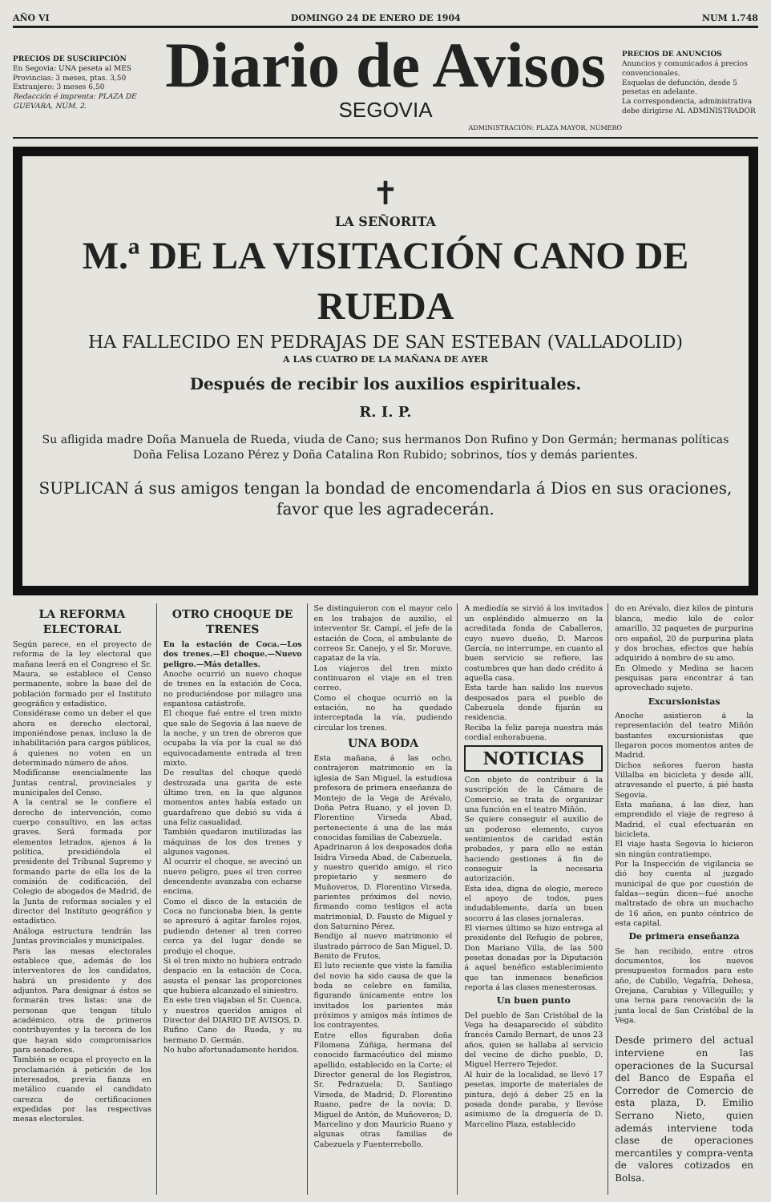AÑO VI DOMINGO 24 DE ENERO DE 1904 NUM 1.748
PRECIOS DE SUSCRIPCIÓN
En Segovia: UNA peseta al MES
Provincias: 3 meses, ptas. 3,50
Extranjero: 3 meses 6,50
Redacción é imprenta: PLAZA DE GUEVARA, NÚM. 2.
Diario de Avisos
SEGOVIA
ADMINISTRACIÓN: PLAZA MAYOR, NÚMERO
PRECIOS DE ANUNCIOS
Anuncios y comunicados á precios convencionales.
Esquelas de defunción, desde 5 pesetas en adelante.
La correspondencia, administrativa debe dirigirse AL ADMINISTRADOR
✝
LA SEÑORITA
M.ª DE LA VISITACIÓN CANO DE RUEDA
HA FALLECIDO EN PEDRAJAS DE SAN ESTEBAN (VALLADOLID)
A LAS CUATRO DE LA MAÑANA DE AYER
Después de recibir los auxilios espirituales.
R. I. P.
Su afligida madre Doña Manuela de Rueda, viuda de Cano; sus hermanos Don Rufino y Don Germán; hermanas políticas Doña Felisa Lozano Pérez y Doña Catalina Ron Rubido; sobrinos, tíos y demás parientes.
SUPLICAN á sus amigos tengan la bondad de encomendarla á Dios en sus oraciones, favor que les agradecerán.
LA REFORMA ELECTORAL
Según parece, en el proyecto de reforma de la ley electoral que mañana leerá en el Congreso el Sr. Maura, se establece el Censo permanente, sobre la base del de población formado por el Instituto geográfico y estadístico.
Considérase como un deber el que ahora es derecho electoral, imponiéndose penas, incluso la de inhabilitación para cargos públicos, á quienes no voten en un determinado número de años.
Modifícanse esencialmente las Juntas central, provinciales y municipales del Censo.
A la central se le confiere el derecho de intervención, como cuerpo consultivo, en las actas graves. Será formada por elementos letrados, ajenos á la política, presidiéndola el presidente del Tribunal Supremo y formando parte de ella los de la comisión de codificación, del Colegio de abogados de Madrid, de la Junta de reformas sociales y el director del Instituto geográfico y estadístico.
Análoga estructura tendrán las Juntas provinciales y municipales.
Para las mesas electorales establece que, además de los interventores de los candidatos, habrá un presidente y dos adjuntos. Para designar á éstos se formarán tres listas: una de personas que tengan título académico, otra de primeros contribuyentes y la tercera de los que hayan sido compromisarios para senadores.
También se ocupa el proyecto en la proclamación á petición de los interesados, previa fianza en metálico cuando el candidato carezca de certificaciones expedidas por las respectivas mesas electorales.
OTRO CHOQUE DE TRENES
En la estación de Coca.—Los dos trenes.—El choque.—Nuevo peligro.—Más detalles.
Anoche ocurrió un nuevo choque de trenes en la estación de Coca, no produciéndose por milagro una espantosa catástrofe.
El choque fué entre el tren mixto que sale de Segovia á las nueve de la noche, y un tren de obreros que ocupaba la vía por la cual se dió equivocadamente entrada al tren mixto.
De resultas del choque quedó destrozada una garita de este último tren, en la que algunos momentos antes había estado un guardafreno que debió su vida á una feliz casualidad.
También quedaron inutilizadas las máquinas de los dos trenes y algunos vagones.
Al ocurrir el choque, se avecinó un nuevo peligro, pues el tren correo descendente avanzaba con echarse encima.
Como el disco de la estación de Coca no funcionaba bien, la gente se apresuró á agitar faroles rojos, pudiendo detener al tren correo cerca ya del lugar donde se produjo el choque.
Si el tren mixto no hubiera entrado despacio en la estación de Coca, asusta el pensar las proporciones que hubiera alcanzado el siniestro.
En este tren viajaban el Sr. Cuenca, y nuestros queridos amigos el Director del DIARIO DE AVISOS, D. Rufino Cano de Rueda, y su hermano D. Germán.
No hubo afortunadamente heridos.
Se distinguieron con el mayor celo en los trabajos de auxilio, el interventor Sr. Campí, el jefe de la estación de Coca, el ambulante de correos Sr. Canejo, y el Sr. Moruve, capataz de la vía.
Los viajeros del tren mixto continuaron el viaje en el tren correo.
Como el choque ocurrió en la estación, no ha quedado interceptada la vía, pudiendo circular los trenes.
UNA BODA
Esta mañana, á las ocho, contrajeron matrimonio en la iglesia de San Miguel, la estudiosa profesora de primera enseñanza de Montejo de la Vega de Arévalo, Doña Petra Ruano, y el joven D. Florentino Virseda Abad, perteneciente á una de las más conocidas familias de Cabezuela.
Apadrinaron á los desposados doña Isidra Virseda Abad, de Cabezuela, y nuestro querido amigo, el rico propietario y sesmero de Muñoveros, D. Florentino Virseda, parientes próximos del novio, firmando como testigos el acta matrimonial, D. Fausto de Miguel y don Saturnino Pérez.
Bendijo al nuevo matrimonio el ilustrado párroco de San Miguel, D. Benito de Frutos.
El luto reciente que viste la familia del novio ha sido causa de que la boda se celebre en familia, figurando únicamente entre los invitados los parientes más próximos y amigos más íntimos de los contrayentes.
Entre ellos figuraban doña Filomena Zúñiga, hermana del conocido farmacéutico del mismo apellido, establecido en la Corte; el Director general de los Registros, Sr. Pedrazuela; D. Santiago Virseda, de Madrid; D. Florentino Ruano, padre de la novia; D. Miguel de Antón, de Muñoveros; D. Marcelino y don Mauricio Ruano y algunas otras familias de Cabezuela y Fuenterrebollo.
A mediodía se sirvió á los invitados un espléndido almuerzo en la acreditada fonda de Caballeros, cuyo nuevo dueño, D. Marcos García, no interrumpe, en cuanto al buen servicio se refiere, las costumbres que han dado crédito á aquella casa.
Esta tarde han salido los nuevos desposados para el pueblo de Cabezuela donde fijarán su residencia.
Reciba la feliz pareja nuestra más cordial enhorabuena.
NOTICIAS
Con objeto de contribuir á la suscripción de la Cámara de Comercio, se trata de organizar una función en el teatro Miñón.
Se quiere conseguir el auxilio de un poderoso elemento, cuyos sentimientos de caridad están probados, y para ello se están haciendo gestiones á fin de conseguir la necesaria autorización.
Esta idea, digna de elogio, merece el apoyo de todos, pues indudablemente, daría un buen socorro á las clases jornaleras.
El viernes último se hizo entrega al presidente del Refugio de pobres, Don Mariano Villa, de las 500 pesetas donadas por la Diputación á aquel benéfico establecimiento que tan inmensos beneficios reporta á las clases menesterosas.
Un buen punto
Del pueblo de San Cristóbal de la Vega ha desaparecido el súbdito francés Camilo Bernart, de unos 23 años, quien se hallaba al servicio del vecino de dicho pueblo, D. Miguel Herrero Tejedor.
Al huir de la localidad, se llevó 17 pesetas, importe de materiales de pintura, dejó á deber 25 en la posada donde paraba, y llevóse asimismo de la droguería de D. Marcelino Plaza, establecido
do en Arévalo, diez kilos de pintura blanca, medio kilo de color amarillo, 32 paquetes de purpurina oro español, 20 de purpurina plata y dos brochas, efectos que había adquirido á nombre de su amo.
En Olmedo y Medina se hacen pesquisas para encontrar á tan aprovechado sujeto.
Excursionistas
Anoche asistieron á la representación del teatro Miñón bastantes excursionistas que llegaron pocos momentos antes de Madrid.
Dichos señores fueron hasta Villalba en bicicleta y desde allí, atravesando el puerto, á pié hasta Segovia.
Esta mañana, á las diez, han emprendido el viaje de regreso á Madrid, el cual efectuarán en bicicleta.
El viaje hasta Segovia lo hicieron sin ningún contratiempo.
Por la Inspección de vigilancia se dió hoy cuenta al juzgado municipal de que por cuestión de faldas—según dicen—fué anoche maltratado de obra un muchacho de 16 años, en punto céntrico de esta capital.
De primera enseñanza
Se han recibido, entre otros documentos, los nuevos presupuestos formados para este año, de Cubillo, Vegafría, Dehesa, Orejana, Carabias y Villeguillo; y una terna para renovación de la junta local de San Cristóbal de la Vega.
Desde primero del actual interviene en las operaciones de la Sucursal del Banco de España el Corredor de Comercio de esta plaza, D. Emilio Serrano Nieto, quien además interviene toda clase de operaciones mercantiles y compra-venta de valores cotizados en Bolsa.